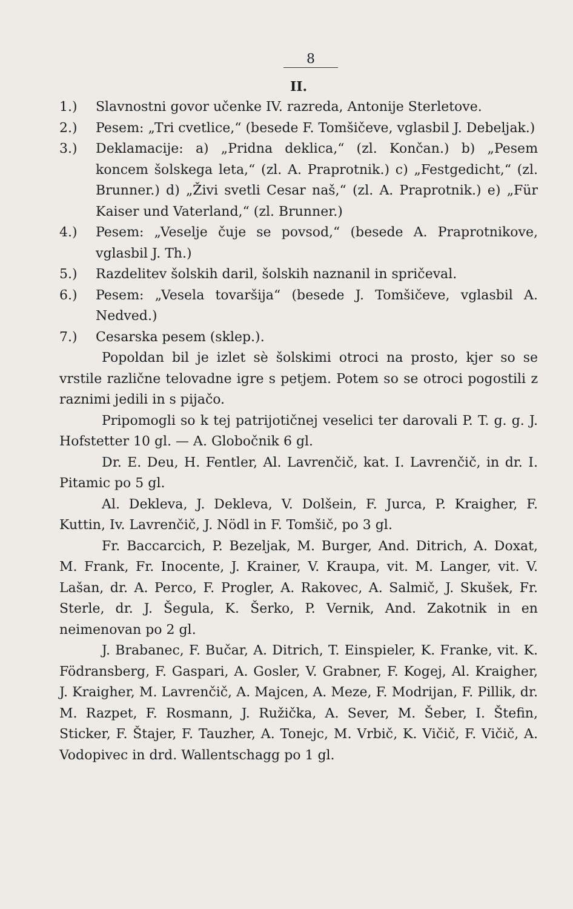8
II.
1.) Slavnostni govor učenke IV. razreda, Antonije Sterletove.
2.) Pesem: „Tri cvetlice,“ (besede F. Tomšičeve, vglasbil J. Debeljak.)
3.) Deklamacije: a) „Pridna deklica,“ (zl. Končan.) b) „Pesem koncem šolskega leta,“ (zl. A. Praprotnik.) c) „Festgedicht,“ (zl. Brunner.) d) „Živi svetli Cesar naš,“ (zl. A. Praprotnik.) e) „Für Kaiser und Vaterland,“ (zl. Brunner.)
4.) Pesem: „Veselje čuje se povsod,“ (besede A. Praprotnikove, vglasbil J. Th.)
5.) Razdelitev šolskih daril, šolskih naznanil in spričeval.
6.) Pesem: „Vesela tovaršija“ (besede J. Tomšičeve, vglasbil A. Nedved.)
7.) Cesarska pesem (sklep.).
Popoldan bil je izlet sè šolskimi otroci na prosto, kjer so se vrstile različne telovadne igre s petjem. Potem so se otroci pogostili z raznimi jedili in s pijačo.
Pripomogli so k tej patrijotičnej veselici ter darovali P. T. g. g. J. Hofstetter 10 gl. — A. Globočnik 6 gl.
Dr. E. Deu, H. Fentler, Al. Lavrenčič, kat. I. Lavrenčič, in dr. I. Pitamic po 5 gl.
Al. Dekleva, J. Dekleva, V. Dolšein, F. Jurca, P. Kraigher, F. Kuttin, Iv. Lavrenčič, J. Nödl in F. Tomšič, po 3 gl.
Fr. Baccarcich, P. Bezeljak, M. Burger, And. Ditrich, A. Doxat, M. Frank, Fr. Inocente, J. Krainer, V. Kraupa, vit. M. Langer, vit. V. Lašan, dr. A. Perco, F. Progler, A. Rakovec, A. Salmič, J. Skušek, Fr. Sterle, dr. J. Šegula, K. Šerko, P. Vernik, And. Zakotnik in en neimenovan po 2 gl.
J. Brabanec, F. Bučar, A. Ditrich, T. Einspieler, K. Franke, vit. K. Födransberg, F. Gaspari, A. Gosler, V. Grabner, F. Kogej, Al. Kraigher, J. Kraigher, M. Lavrenčič, A. Majcen, A. Meze, F. Modrijan, F. Pillik, dr. M. Razpet, F. Rosmann, J. Ružička, A. Sever, M. Šeber, I. Štefin, Sticker, F. Štajer, F. Tauzher, A. Tonejc, M. Vrbič, K. Vičič, F. Vičič, A. Vodopivec in drd. Wallentschagg po 1 gl.